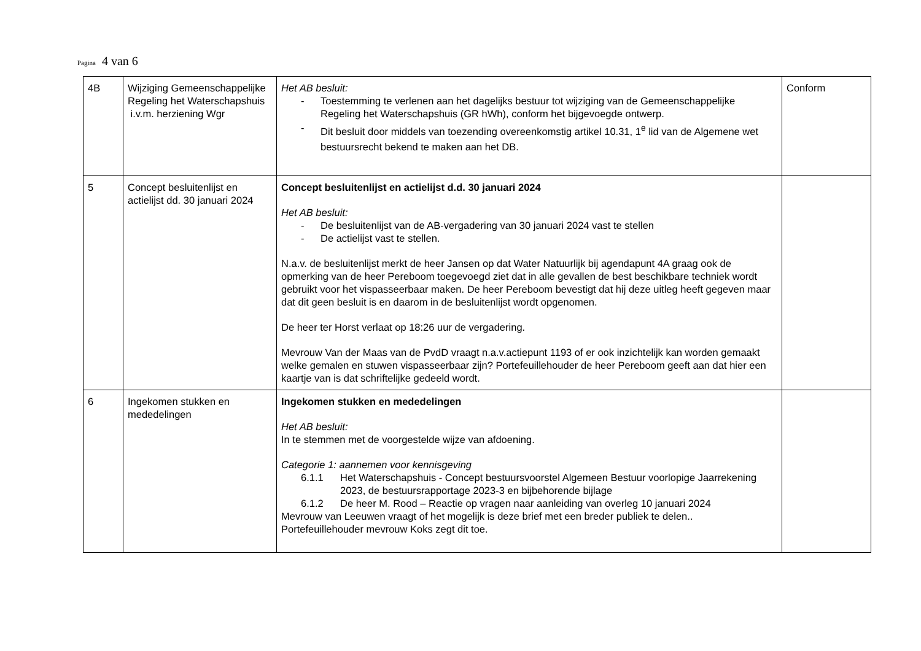Pagina 4 van 6
| 4B | Wijziging Gemeenschappelijke Regeling het Waterschapshuis i.v.m. herziening Wgr | Het AB besluit: - Toestemming te verlenen aan het dagelijks bestuur tot wijziging van de Gemeenschappelijke Regeling het Waterschapshuis (GR hWh), conform het bijgevoegde ontwerp. - Dit besluit door middels van toezending overeenkomstig artikel 10.31, 1<sup>e</sup> lid van de Algemene wet bestuursrecht bekend te maken aan het DB. | Conform |
| 5 | Concept besluitenlijst en actielijst dd. 30 januari 2024 | Concept besluitenlijst en actielijst d.d. 30 januari 2024 Het AB besluit: - De besluitenlijst van de AB-vergadering van 30 januari 2024 vast te stellen - De actielijst vast te stellen. N.a.v. de besluitenlijst merkt de heer Jansen op dat Water Natuurlijk bij agendapunt 4A graag ook de opmerking van de heer Pereboom toegevoegd ziet dat in alle gevallen de best beschikbare techniek wordt gebruikt voor het vispasseerbaar maken. De heer Pereboom bevestigt dat hij deze uitleg heeft gegeven maar dat dit geen besluit is en daarom in de besluitenlijst wordt opgenomen. De heer ter Horst verlaat op 18:26 uur de vergadering. Mevrouw Van der Maas van de PvdD vraagt n.a.v.actiepunt 1193 of er ook inzichtelijk kan worden gemaakt welke gemalen en stuwen vispasseerbaar zijn? Portefeuillehouder de heer Pereboom geeft aan dat hier een kaartje van is dat schriftelijke gedeeld wordt. | |
| 6 | Ingekomen stukken en mededelingen | Ingekomen stukken en mededelingen Het AB besluit: In te stemmen met de voorgestelde wijze van afdoening. Categorie 1: aannemen voor kennisgeving 6.1.1 Het Waterschapshuis - Concept bestuursvoorstel Algemeen Bestuur voorlopige Jaarrekening 2023, de bestuursrapportage 2023-3 en bijbehorende bijlage 6.1.2 De heer M. Rood – Reactie op vragen naar aanleiding van overleg 10 januari 2024 Mevrouw van Leeuwen vraagt of het mogelijk is deze brief met een breder publiek te delen.. Portefeuillehouder mevrouw Koks zegt dit toe. | |